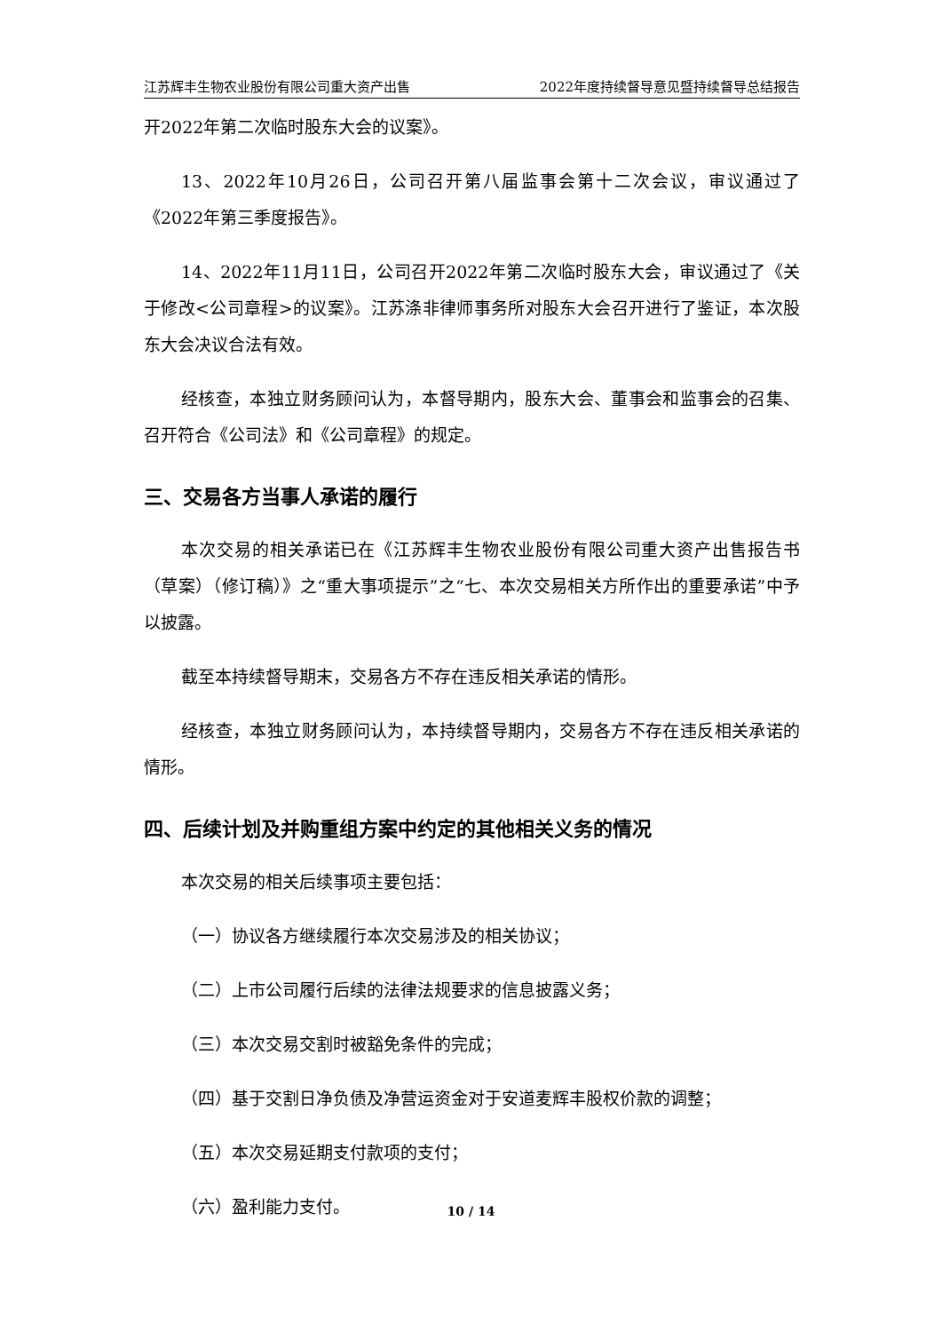江苏辉丰生物农业股份有限公司重大资产出售 2022年度持续督导意见暨持续督导总结报告
开2022年第二次临时股东大会的议案》。
13、2022年10月26日，公司召开第八届监事会第十二次会议，审议通过了《2022年第三季度报告》。
14、2022年11月11日，公司召开2022年第二次临时股东大会，审议通过了《关于修改<公司章程>的议案》。江苏涤非律师事务所对股东大会召开进行了鉴证，本次股东大会决议合法有效。
经核查，本独立财务顾问认为，本督导期内，股东大会、董事会和监事会的召集、召开符合《公司法》和《公司章程》的规定。
三、交易各方当事人承诺的履行
本次交易的相关承诺已在《江苏辉丰生物农业股份有限公司重大资产出售报告书（草案）（修订稿）》之“重大事项提示”之“七、本次交易相关方所作出的重要承诺”中予以披露。
截至本持续督导期末，交易各方不存在违反相关承诺的情形。
经核查，本独立财务顾问认为，本持续督导期内，交易各方不存在违反相关承诺的情形。
四、后续计划及并购重组方案中约定的其他相关义务的情况
本次交易的相关后续事项主要包括：
（一）协议各方继续履行本次交易涉及的相关协议；
（二）上市公司履行后续的法律法规要求的信息披露义务；
（三）本次交易交割时被豁免条件的完成；
（四）基于交割日净负债及净营运资金对于安道麦辉丰股权价款的调整；
（五）本次交易延期支付款项的支付；
（六）盈利能力支付。
10 / 14